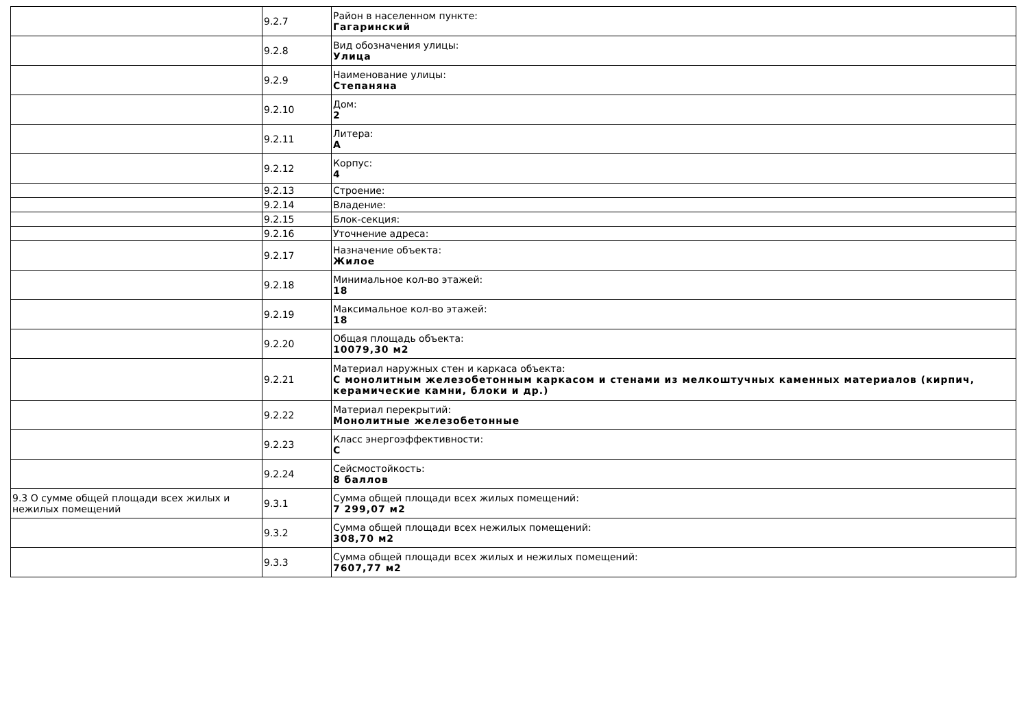| | 9.2.7 | Район в населенном пункте: Гагаринский |
| | 9.2.8 | Вид обозначения улицы: Улица |
| | 9.2.9 | Наименование улицы: Степаняна |
| | 9.2.10 | Дом: 2 |
| | 9.2.11 | Литера: А |
| | 9.2.12 | Корпус: 4 |
| | 9.2.13 | Строение: |
| | 9.2.14 | Владение: |
| | 9.2.15 | Блок-секция: |
| | 9.2.16 | Уточнение адреса: |
| | 9.2.17 | Назначение объекта: Жилое |
| | 9.2.18 | Минимальное кол-во этажей: 18 |
| | 9.2.19 | Максимальное кол-во этажей: 18 |
| | 9.2.20 | Общая площадь объекта: 10079,30 м2 |
| | 9.2.21 | Материал наружных стен и каркаса объекта: С монолитным железобетонным каркасом и стенами из мелкоштучных каменных материалов (кирпич, керамические камни, блоки и др.) |
| | 9.2.22 | Материал перекрытий: Монолитные железобетонные |
| | 9.2.23 | Класс энергоэффективности: С |
| | 9.2.24 | Сейсмостойкость: 8 баллов |
| 9.3 О сумме общей площади всех жилых и нежилых помещений | 9.3.1 | Сумма общей площади всех жилых помещений: 7 299,07 м2 |
| | 9.3.2 | Сумма общей площади всех нежилых помещений: 308,70 м2 |
| | 9.3.3 | Сумма общей площади всех жилых и нежилых помещений: 7607,77 м2 |